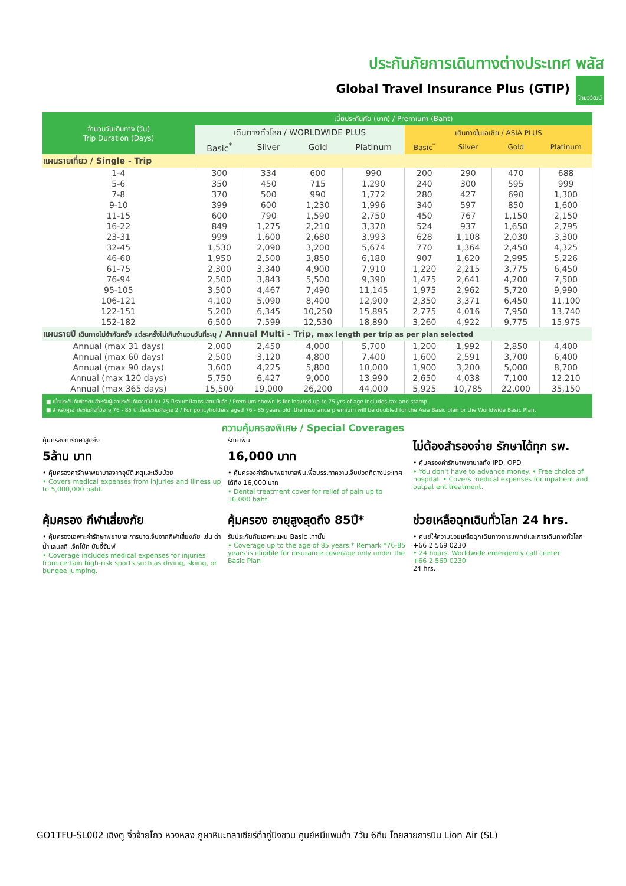ประกันภัยการเดินทางต่างประเทศ พลัส
Global Travel Insurance Plus (GTIP) ไทยวิวัฒน์
| จำนวนวันเดินทาง (วัน) Trip Duration (Days) | เบี้ยประกันภัย (บาท) / Premium (Baht) | | | | | | | |
| --- | --- | --- | --- | --- | --- | --- | --- | --- |
| | เดินทางทั่วโลก / WORLDWIDE PLUS | | | | เดินทางในเอเชีย / ASIA PLUS | | | |
| | Basic<sup>*</sup> | Silver | Gold | Platinum | Basic<sup>*</sup> | Silver | Gold | Platinum |
| แผนรายเที่ยว / Single - Trip | | | | | | | | |
| 1-4 | 300 | 334 | 600 | 990 | 200 | 290 | 470 | 688 |
| 5-6 | 350 | 450 | 715 | 1,290 | 240 | 300 | 595 | 999 |
| 7-8 | 370 | 500 | 990 | 1,772 | 280 | 427 | 690 | 1,300 |
| 9-10 | 399 | 600 | 1,230 | 1,996 | 340 | 597 | 850 | 1,600 |
| 11-15 | 600 | 790 | 1,590 | 2,750 | 450 | 767 | 1,150 | 2,150 |
| 16-22 | 849 | 1,275 | 2,210 | 3,370 | 524 | 937 | 1,650 | 2,795 |
| 23-31 | 999 | 1,600 | 2,680 | 3,993 | 628 | 1,108 | 2,030 | 3,300 |
| 32-45 | 1,530 | 2,090 | 3,200 | 5,674 | 770 | 1,364 | 2,450 | 4,325 |
| 46-60 | 1,950 | 2,500 | 3,850 | 6,180 | 907 | 1,620 | 2,995 | 5,226 |
| 61-75 | 2,300 | 3,340 | 4,900 | 7,910 | 1,220 | 2,215 | 3,775 | 6,450 |
| 76-94 | 2,500 | 3,843 | 5,500 | 9,390 | 1,475 | 2,641 | 4,200 | 7,500 |
| 95-105 | 3,500 | 4,467 | 7,490 | 11,145 | 1,975 | 2,962 | 5,720 | 9,990 |
| 106-121 | 4,100 | 5,090 | 8,400 | 12,900 | 2,350 | 3,371 | 6,450 | 11,100 |
| 122-151 | 5,200 | 6,345 | 10,250 | 15,895 | 2,775 | 4,016 | 7,950 | 13,740 |
| 152-182 | 6,500 | 7,599 | 12,530 | 18,890 | 3,260 | 4,922 | 9,775 | 15,975 |
| แผนรายปี เดินทางไม่จำกัดครั้ง แต่ละครั้งไม่เกินจำนวนวันที่ระบุ / Annual Multi - Trip, max length per trip as per plan selected | | | | | | | | |
| Annual (max 31 days) | 2,000 | 2,450 | 4,000 | 5,700 | 1,200 | 1,992 | 2,850 | 4,400 |
| Annual (max 60 days) | 2,500 | 3,120 | 4,800 | 7,400 | 1,600 | 2,591 | 3,700 | 6,400 |
| Annual (max 90 days) | 3,600 | 4,225 | 5,800 | 10,000 | 1,900 | 3,200 | 5,000 | 8,700 |
| Annual (max 120 days) | 5,750 | 6,427 | 9,000 | 13,990 | 2,650 | 4,038 | 7,100 | 12,210 |
| Annual (max 365 days) | 15,500 | 19,000 | 26,200 | 44,000 | 5,925 | 10,785 | 22,000 | 35,150 |
■ เบี้ยประกันภัยข้างต้นสำหรับผู้เอาประกันภัยอายุไม่เกิน 75 ปี รวมภาษีอากรแสตมป์แล้ว / Premium shown is for insured up to 75 yrs of age includes tax and stamp.
■ สำหรับผู้เอาประกันภัยที่มีอายุ 76 - 85 ปี เบี้ยประกันภัยคูณ 2 / For policyholders aged 76 - 85 years old, the insurance premium will be doubled for the Asia Basic plan or the Worldwide Basic Plan.
ความคุ้มครองพิเศษ / Special Coverages
คุ้มครองค่ารักษาสูงถึง
5ล้าน บาท
• คุ้มครองค่ารักษาพยาบาลจากอุบัติเหตุและเจ็บป่วย
• Covers medical expenses from injuries and illness up to 5,000,000 baht.
รักษาฟัน
16,000 บาท
• คุ้มครองค่ารักษาพยาบาลฟันเพื่อบรรเทาความเจ็บปวดที่ต่างประเทศ ได้ถึง 16,000 บาท
• Dental treatment cover for relief of pain up to 16,000 baht.
ไม่ต้องสำรองจ่าย รักษาได้ทุก รพ.
• คุ้มครองค่ารักษาพยาบาลทั้ง IPD, OPD
• You don't have to advance money. • Free choice of hospital. • Covers medical expenses for inpatient and outpatient treatment.
คุ้มครอง กีฬาเสี่ยงภัย
• คุ้มครองเฉพาะค่ารักษาพยาบาล การบาดเจ็บจากกีฬาเสี่ยงภัย เช่น ดำน้ำ เล่นสกี เจ็ทโบ้ท บันจี้จัมพ์
• Coverage includes medical expenses for injuries from certain high-risk sports such as diving, skiing, or bungee jumping.
คุ้มครอง อายุสูงสุดถึง 85ปี*
รับประกันภัยเฉพาะแผน Basic เท่านั้น
• Coverage up to the age of 85 years.* Remark *76-85 years is eligible for insurance coverage only under the Basic Plan
ช่วยเหลือฉุกเฉินทั่วโลก 24 hrs.
• ศูนย์ให้ความช่วยเหลือฉุกเฉินทางการแพทย์และการเดินทางทั่วโลก
+66 2 569 0230
• 24 hours. Worldwide emergency call center
+66 2 569 0230
24 hrs.
GO1TFU-SL002 เฉิงตู จิ่วจ้ายโกว หวงหลง ภูผาหิมะกลาเซียร์ต๋ากู่ปิงชวน ศูนย์หมีแพนด้า 7วัน 6คืน โดยสายการบิน Lion Air (SL)